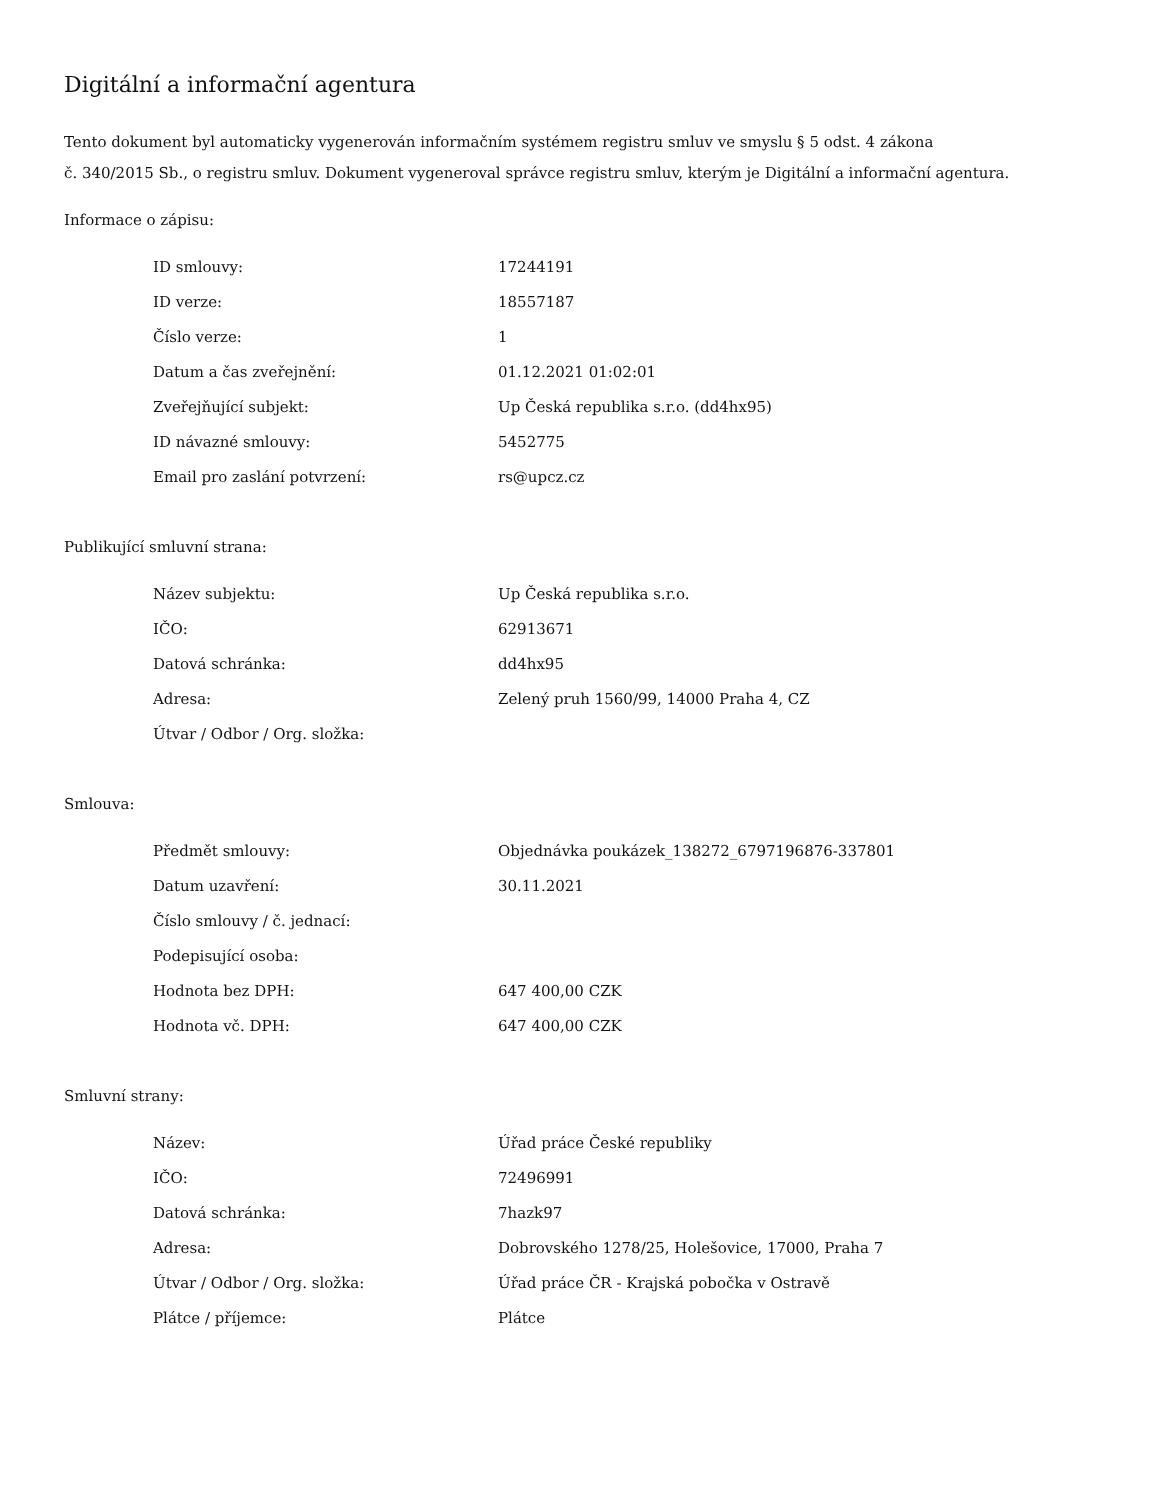Digitální a informační agentura
Tento dokument byl automaticky vygenerován informačním systémem registru smluv ve smyslu § 5 odst. 4 zákona
č. 340/2015 Sb., o registru smluv. Dokument vygeneroval správce registru smluv, kterým je Digitální a informační agentura.
Informace o zápisu:
| ID smlouvy: | 17244191 |
| ID verze: | 18557187 |
| Číslo verze: | 1 |
| Datum a čas zveřejnění: | 01.12.2021 01:02:01 |
| Zveřejňující subjekt: | Up Česká republika s.r.o. (dd4hx95) |
| ID návazné smlouvy: | 5452775 |
| Email pro zaslání potvrzení: | rs@upcz.cz |
Publikující smluvní strana:
| Název subjektu: | Up Česká republika s.r.o. |
| IČO: | 62913671 |
| Datová schránka: | dd4hx95 |
| Adresa: | Zelený pruh 1560/99, 14000 Praha 4, CZ |
| Útvar / Odbor / Org. složka: | |
Smlouva:
| Předmět smlouvy: | Objednávka poukázek_138272_6797196876-337801 |
| Datum uzavření: | 30.11.2021 |
| Číslo smlouvy / č. jednací: | |
| Podepisující osoba: | |
| Hodnota bez DPH: | 647 400,00 CZK |
| Hodnota vč. DPH: | 647 400,00 CZK |
Smluvní strany:
| Název: | Úřad práce České republiky |
| IČO: | 72496991 |
| Datová schránka: | 7hazk97 |
| Adresa: | Dobrovského 1278/25, Holešovice, 17000, Praha 7 |
| Útvar / Odbor / Org. složka: | Úřad práce ČR - Krajská pobočka v Ostravě |
| Plátce / příjemce: | Plátce |